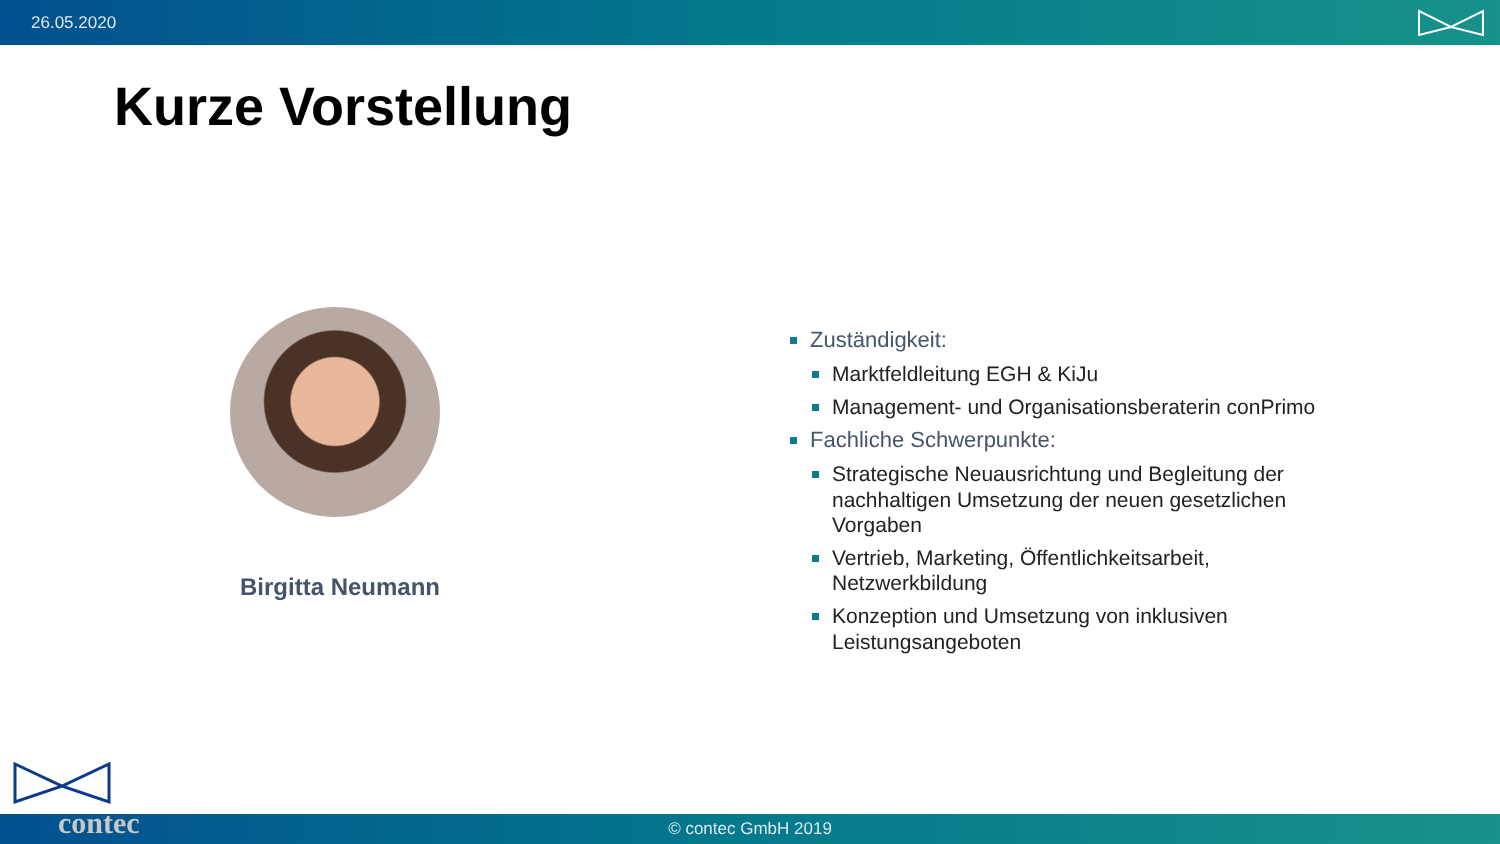26.05.2020
Kurze Vorstellung
Birgitta Neumann
Zuständigkeit:
Marktfeldleitung EGH & KiJu
Management- und Organisationsberaterin conPrimo
Fachliche Schwerpunkte:
Strategische Neuausrichtung und Begleitung der nachhaltigen Umsetzung der neuen gesetzlichen Vorgaben
Vertrieb, Marketing, Öffentlichkeitsarbeit, Netzwerkbildung
Konzeption und Umsetzung von inklusiven Leistungsangeboten
© contec GmbH 2019 contec